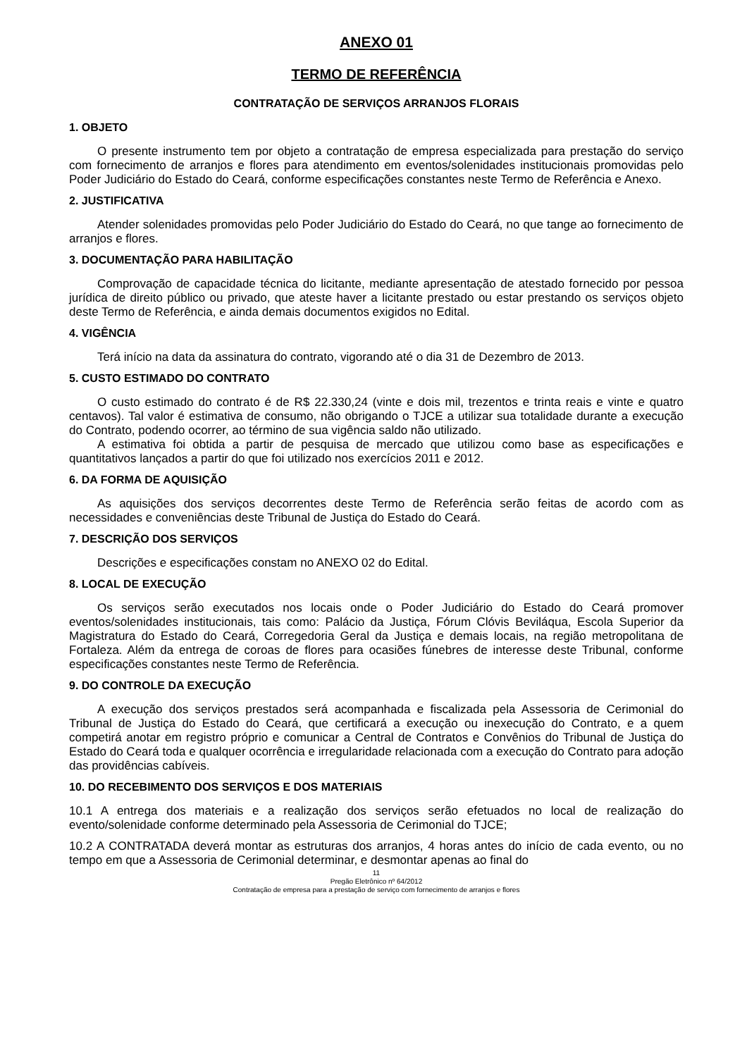ANEXO 01
TERMO DE REFERÊNCIA
CONTRATAÇÃO DE SERVIÇOS ARRANJOS FLORAIS
1. OBJETO
O presente instrumento tem por objeto a contratação de empresa especializada para prestação do serviço com fornecimento de arranjos e flores para atendimento em eventos/solenidades institucionais promovidas pelo Poder Judiciário do Estado do Ceará, conforme especificações constantes neste Termo de Referência e Anexo.
2. JUSTIFICATIVA
Atender solenidades promovidas pelo Poder Judiciário do Estado do Ceará, no que tange ao fornecimento de arranjos e flores.
3. DOCUMENTAÇÃO PARA HABILITAÇÃO
Comprovação de capacidade técnica do licitante, mediante apresentação de atestado fornecido por pessoa jurídica de direito público ou privado, que ateste haver a licitante prestado ou estar prestando os serviços objeto deste Termo de Referência, e ainda demais documentos exigidos no Edital.
4. VIGÊNCIA
Terá início na data da assinatura do contrato, vigorando até o dia 31 de Dezembro de 2013.
5. CUSTO ESTIMADO DO CONTRATO
O custo estimado do contrato é de R$ 22.330,24 (vinte e dois mil, trezentos e trinta reais e vinte e quatro centavos). Tal valor é estimativa de consumo, não obrigando o TJCE a utilizar sua totalidade durante a execução do Contrato, podendo ocorrer, ao término de sua vigência saldo não utilizado.
A estimativa foi obtida a partir de pesquisa de mercado que utilizou como base as especificações e quantitativos lançados a partir do que foi utilizado nos exercícios 2011 e 2012.
6. DA FORMA DE AQUISIÇÃO
As aquisições dos serviços decorrentes deste Termo de Referência serão feitas de acordo com as necessidades e conveniências deste Tribunal de Justiça do Estado do Ceará.
7. DESCRIÇÃO DOS SERVIÇOS
Descrições e especificações constam no ANEXO 02 do Edital.
8. LOCAL DE EXECUÇÃO
Os serviços serão executados nos locais onde o Poder Judiciário do Estado do Ceará promover eventos/solenidades institucionais, tais como: Palácio da Justiça, Fórum Clóvis Beviláqua, Escola Superior da Magistratura do Estado do Ceará, Corregedoria Geral da Justiça e demais locais, na região metropolitana de Fortaleza. Além da entrega de coroas de flores para ocasiões fúnebres de interesse deste Tribunal, conforme especificações constantes neste Termo de Referência.
9. DO CONTROLE DA EXECUÇÃO
A execução dos serviços prestados será acompanhada e fiscalizada pela Assessoria de Cerimonial do Tribunal de Justiça do Estado do Ceará, que certificará a execução ou inexecução do Contrato, e a quem competirá anotar em registro próprio e comunicar a Central de Contratos e Convênios do Tribunal de Justiça do Estado do Ceará toda e qualquer ocorrência e irregularidade relacionada com a execução do Contrato para adoção das providências cabíveis.
10. DO RECEBIMENTO DOS SERVIÇOS E DOS MATERIAIS
10.1 A entrega dos materiais e a realização dos serviços serão efetuados no local de realização do evento/solenidade conforme determinado pela Assessoria de Cerimonial do TJCE;
10.2 A CONTRATADA deverá montar as estruturas dos arranjos, 4 horas antes do início de cada evento, ou no tempo em que a Assessoria de Cerimonial determinar, e desmontar apenas ao final do
11
Pregão Eletrônico nº 64/2012
Contratação de empresa para a prestação de serviço com fornecimento de arranjos e flores
​